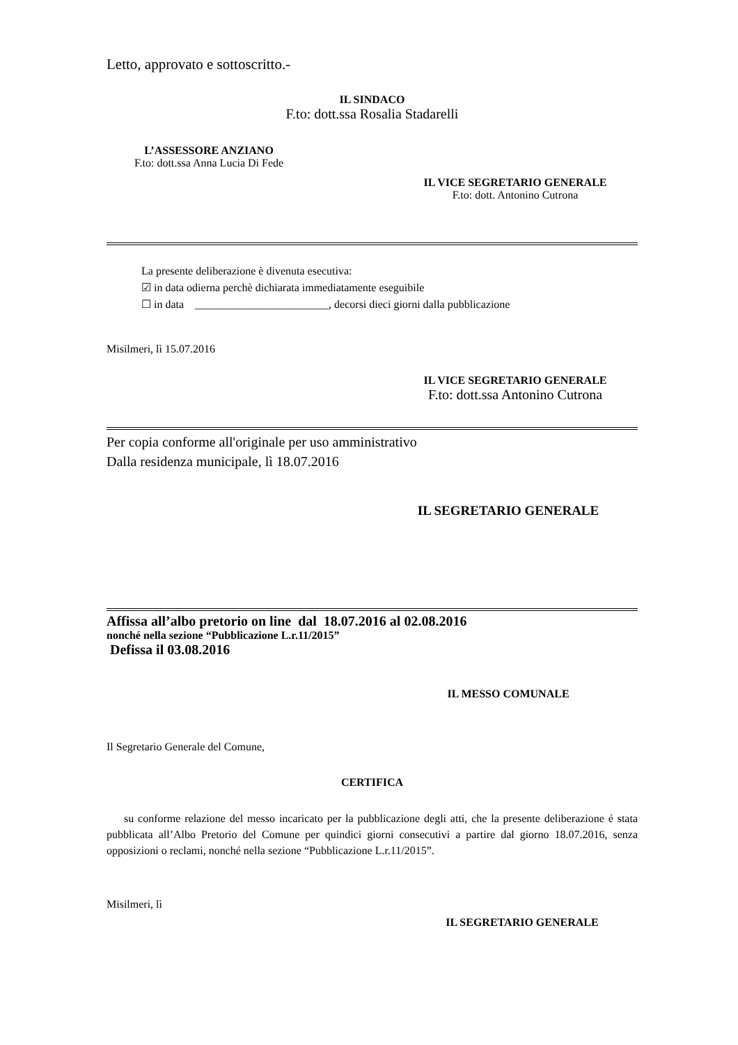Letto, approvato e sottoscritto.-
IL SINDACO
F.to: dott.ssa Rosalia Stadarelli
L’ASSESSORE ANZIANO
F.to: dott.ssa Anna Lucia Di Fede
IL VICE SEGRETARIO GENERALE
F.to: dott. Antonino Cutrona
La presente deliberazione è divenuta esecutiva:
☑ in data odierna perchè dichiarata immediatamente eseguibile
☐ in data ________________________, decorsi dieci giorni dalla pubblicazione
Misilmeri, lì 15.07.2016
IL VICE SEGRETARIO GENERALE
F.to: dott.ssa Antonino Cutrona
Per copia conforme all'originale per uso amministrativo
Dalla residenza municipale, lì 18.07.2016
IL SEGRETARIO GENERALE
Affissa all’albo pretorio on line dal 18.07.2016 al 02.08.2016
nonché nella sezione “Pubblicazione L.r.11/2015”
Defissa il 03.08.2016
IL MESSO COMUNALE
Il Segretario Generale del Comune,
CERTIFICA
su conforme relazione del messo incaricato per la pubblicazione degli atti, che la presente deliberazione é stata pubblicata all’Albo Pretorio del Comune per quindici giorni consecutivi a partire dal giorno 18.07.2016, senza opposizioni o reclami, nonché nella sezione “Pubblicazione L.r.11/2015”.
Misilmeri, lì
IL SEGRETARIO GENERALE